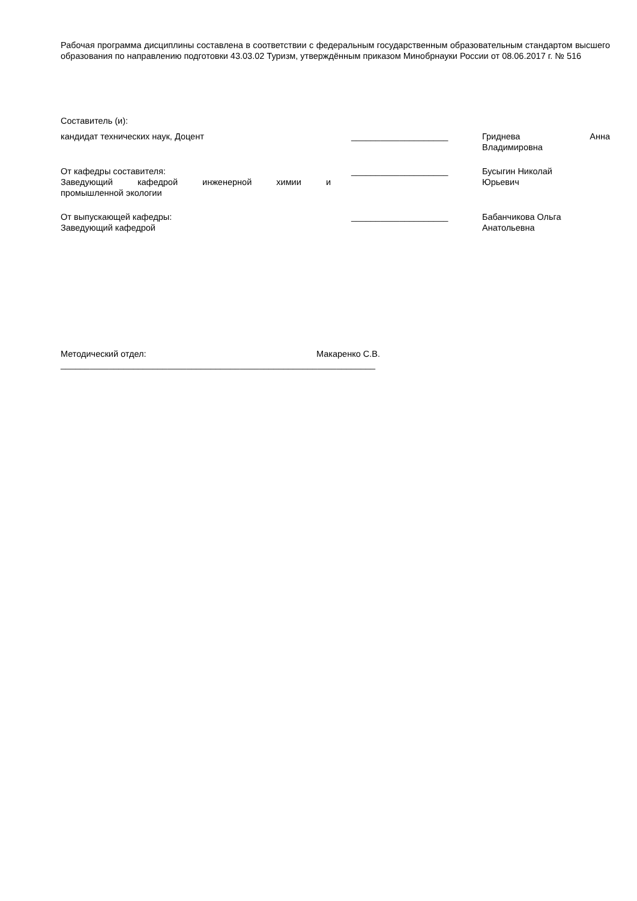Рабочая программа дисциплины составлена в соответствии с федеральным государственным образовательным стандартом высшего образования по направлению подготовки 43.03.02 Туризм, утверждённым приказом Минобрнауки России от 08.06.2017 г. № 516
Составитель (и):
кандидат технических наук, Доцент ____________________ Гриднева Анна
Владимировна
От кафедры составителя:
Заведующий кафедрой инженерной химии и
промышленной экологии
____________________ Бусыгин Николай
Юрьевич
От выпускающей кафедры:
Заведующий кафедрой
____________________ Бабанчикова Ольга
Анатольевна
Методический отдел: Макаренко С.В.
_________________________________________________________________